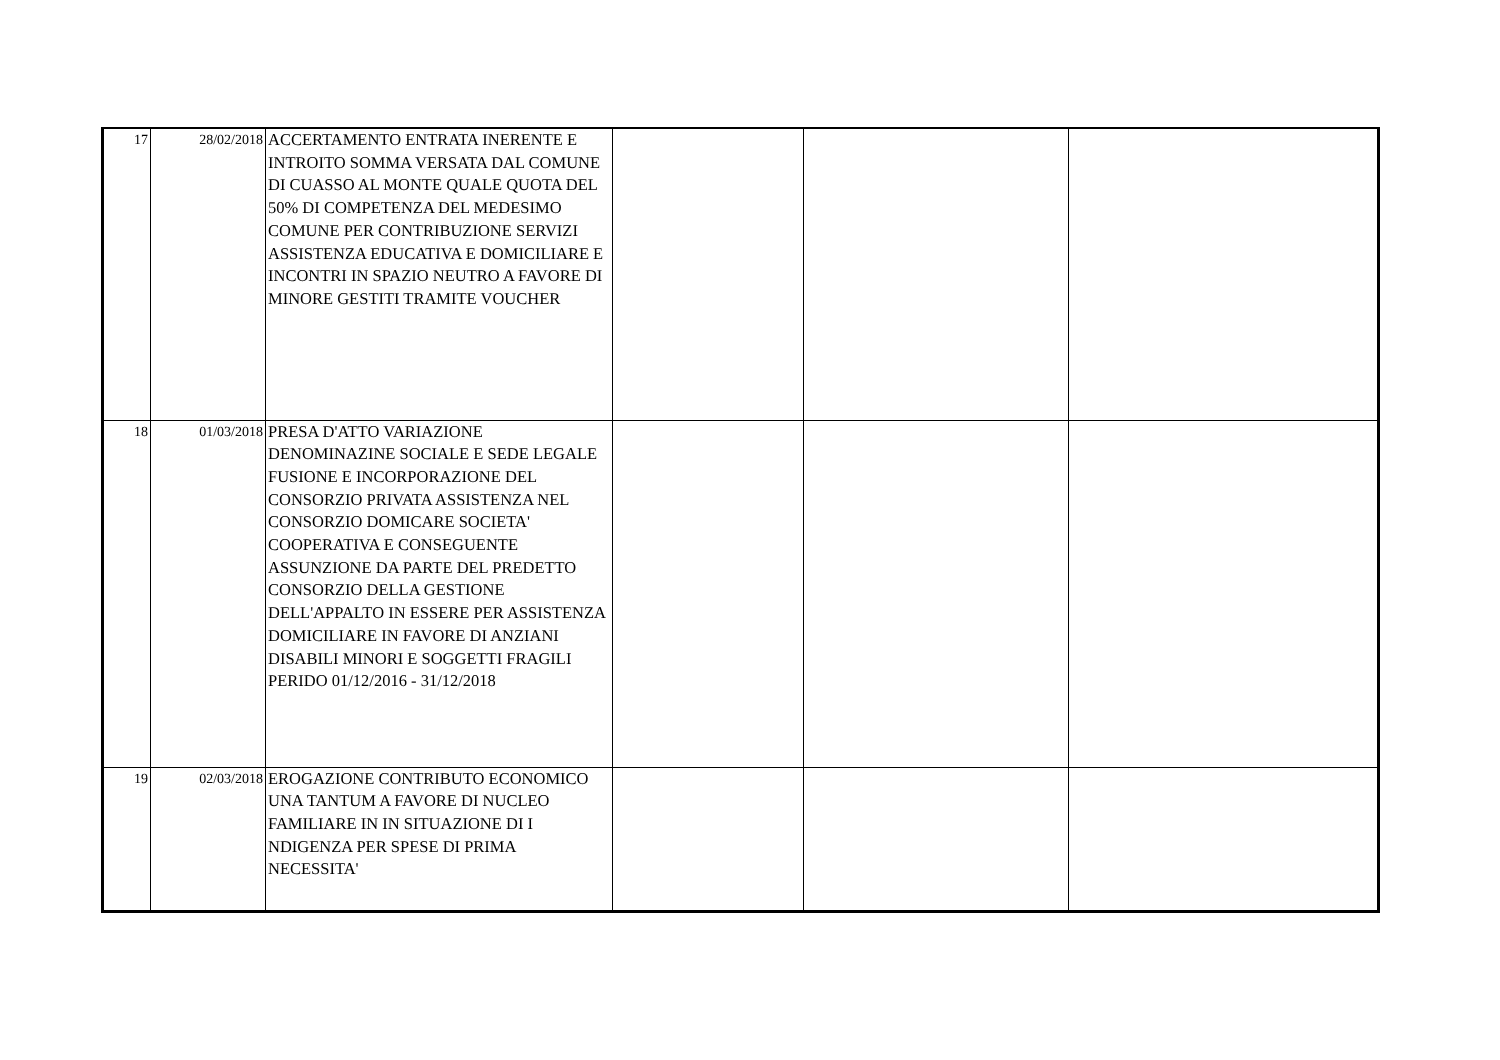| 17 | 28/02/2018 | ACCERTAMENTO ENTRATA INERENTE E INTROITO SOMMA VERSATA DAL COMUNE DI CUASSO AL MONTE QUALE QUOTA DEL 50% DI COMPETENZA DEL MEDESIMO COMUNE PER CONTRIBUZIONE SERVIZI ASSISTENZA EDUCATIVA E DOMICILIARE E INCONTRI IN SPAZIO NEUTRO A FAVORE DI MINORE GESTITI TRAMITE VOUCHER | | | |
| 18 | 01/03/2018 | PRESA D'ATTO VARIAZIONE DENOMINAZINE SOCIALE E SEDE LEGALE FUSIONE E INCORPORAZIONE DEL CONSORZIO PRIVATA ASSISTENZA NEL CONSORZIO DOMICARE SOCIETA' COOPERATIVA E CONSEGUENTE ASSUNZIONE DA PARTE DEL PREDETTO CONSORZIO DELLA GESTIONE DELL'APPALTO IN ESSERE PER ASSISTENZA DOMICILIARE IN FAVORE DI ANZIANI DISABILI MINORI E SOGGETTI FRAGILI PERIDO 01/12/2016 - 31/12/2018 | | | |
| 19 | 02/03/2018 | EROGAZIONE CONTRIBUTO ECONOMICO UNA TANTUM A FAVORE DI NUCLEO FAMILIARE IN IN SITUAZIONE DI I NDIGENZA PER SPESE DI PRIMA NECESSITA' | | | |